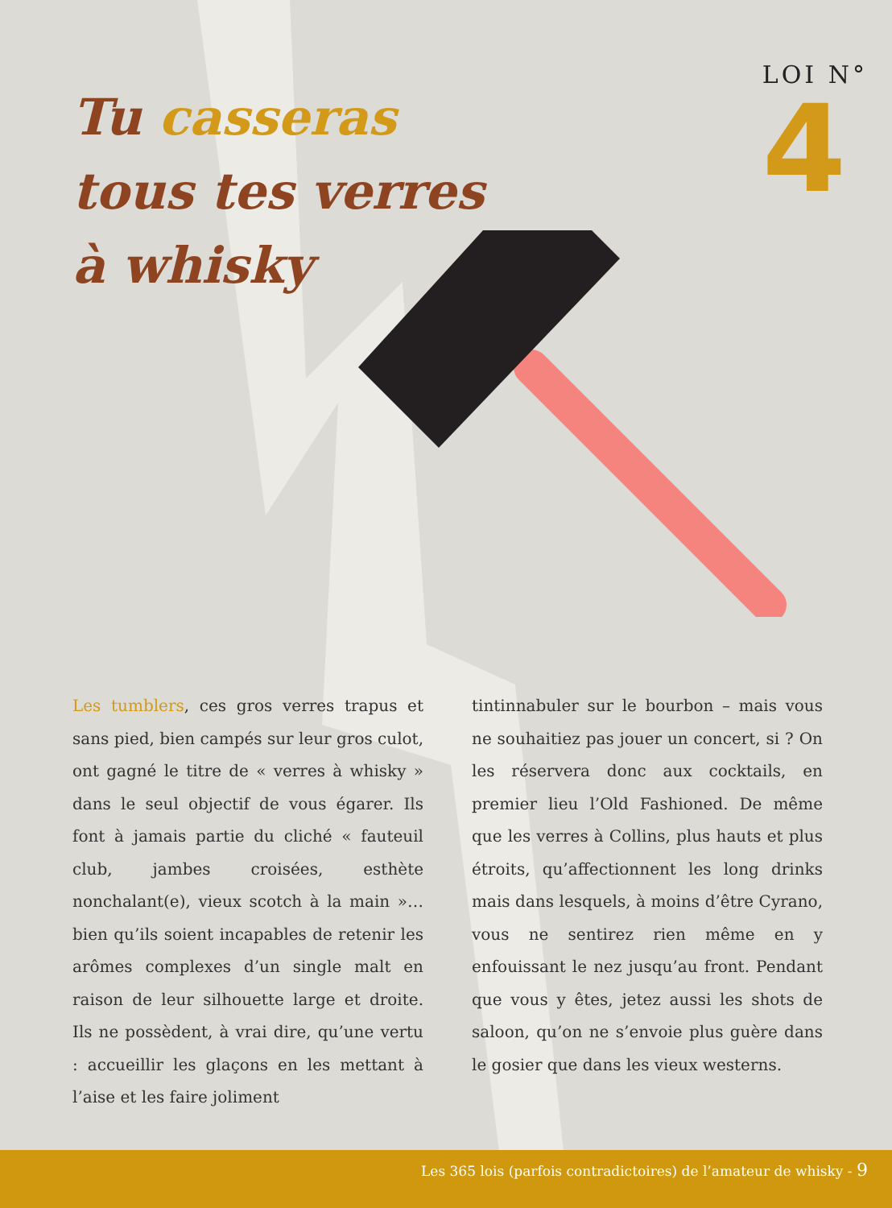Tu casseras
tous tes verres
à whisky
LOI N°
4
Les tumblers, ces gros verres trapus et sans pied, bien campés sur leur gros culot, ont gagné le titre de « verres à whisky » dans le seul objectif de vous égarer. Ils font à jamais partie du cliché « fauteuil club, jambes croisées, esthète nonchalant(e), vieux scotch à la main »… bien qu’ils soient incapables de retenir les arômes complexes d’un single malt en raison de leur silhouette large et droite. Ils ne possèdent, à vrai dire, qu’une vertu : accueillir les glaçons en les mettant à l’aise et les faire joliment
tintinnabuler sur le bourbon – mais vous ne souhaitiez pas jouer un concert, si ? On les réservera donc aux cocktails, en premier lieu l’Old Fashioned. De même que les verres à Collins, plus hauts et plus étroits, qu’affectionnent les long drinks mais dans lesquels, à moins d’être Cyrano, vous ne sentirez rien même en y enfouissant le nez jusqu’au front. Pendant que vous y êtes, jetez aussi les shots de saloon, qu’on ne s’envoie plus guère dans le gosier que dans les vieux westerns.
Les 365 lois (parfois contradictoires) de l’amateur de whisky - 9